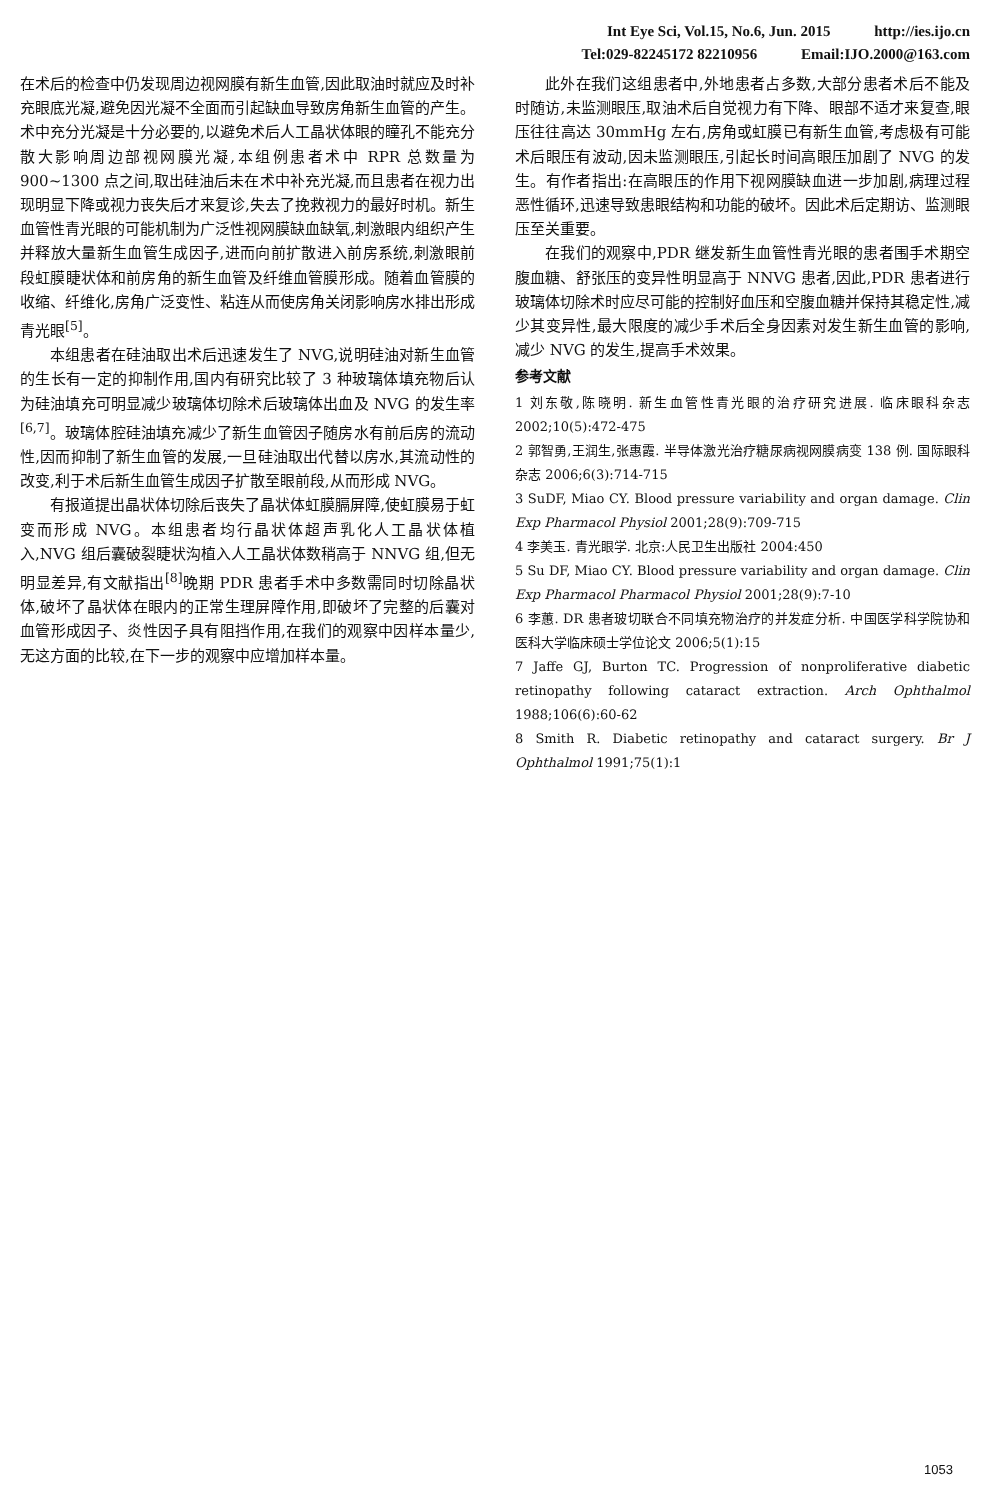Int Eye Sci, Vol.15, No.6, Jun. 2015 http://ies.ijo.cn
Tel:029-82245172 82210956 Email:IJO.2000@163.com
在术后的检查中仍发现周边视网膜有新生血管,因此取油时就应及时补充眼底光凝,避免因光凝不全面而引起缺血导致房角新生血管的产生。术中充分光凝是十分必要的,以避免术后人工晶状体眼的瞳孔不能充分散大影响周边部视网膜光凝,本组例患者术中 RPR 总数量为 900~1300 点之间,取出硅油后未在术中补充光凝,而且患者在视力出现明显下降或视力丧失后才来复诊,失去了挽救视力的最好时机。新生血管性青光眼的可能机制为广泛性视网膜缺血缺氧,刺激眼内组织产生并释放大量新生血管生成因子,进而向前扩散进入前房系统,刺激眼前段虹膜睫状体和前房角的新生血管及纤维血管膜形成。随着血管膜的收缩、纤维化,房角广泛变性、粘连从而使房角关闭影响房水排出形成青光眼<sup>[5]</sup>。
本组患者在硅油取出术后迅速发生了 NVG,说明硅油对新生血管的生长有一定的抑制作用,国内有研究比较了 3 种玻璃体填充物后认为硅油填充可明显减少玻璃体切除术后玻璃体出血及 NVG 的发生率<sup>[6,7]</sup>。玻璃体腔硅油填充减少了新生血管因子随房水有前后房的流动性,因而抑制了新生血管的发展,一旦硅油取出代替以房水,其流动性的改变,利于术后新生血管生成因子扩散至眼前段,从而形成 NVG。
有报道提出晶状体切除后丧失了晶状体虹膜膈屏障,使虹膜易于虹变而形成 NVG。本组患者均行晶状体超声乳化人工晶状体植入,NVG 组后囊破裂睫状沟植入人工晶状体数稍高于 NNVG 组,但无明显差异,有文献指出<sup>[8]</sup>晚期 PDR 患者手术中多数需同时切除晶状体,破坏了晶状体在眼内的正常生理屏障作用,即破坏了完整的后囊对血管形成因子、炎性因子具有阻挡作用,在我们的观察中因样本量少,无这方面的比较,在下一步的观察中应增加样本量。
此外在我们这组患者中,外地患者占多数,大部分患者术后不能及时随访,未监测眼压,取油术后自觉视力有下降、眼部不适才来复查,眼压往往高达 30mmHg 左右,房角或虹膜已有新生血管,考虑极有可能术后眼压有波动,因未监测眼压,引起长时间高眼压加剧了 NVG 的发生。有作者指出:在高眼压的作用下视网膜缺血进一步加剧,病理过程恶性循环,迅速导致患眼结构和功能的破坏。因此术后定期访、监测眼压至关重要。
在我们的观察中,PDR 继发新生血管性青光眼的患者围手术期空腹血糖、舒张压的变异性明显高于 NNVG 患者,因此,PDR 患者进行玻璃体切除术时应尽可能的控制好血压和空腹血糖并保持其稳定性,减少其变异性,最大限度的减少手术后全身因素对发生新生血管的影响,减少 NVG 的发生,提高手术效果。
参考文献
1 刘东敬,陈晓明. 新生血管性青光眼的治疗研究进展. 临床眼科杂志 2002;10(5):472-475
2 郭智勇,王润生,张惠霞. 半导体激光治疗糖尿病视网膜病变 138 例. 国际眼科杂志 2006;6(3):714-715
3 SuDF, Miao CY. Blood pressure variability and organ damage. Clin Exp Pharmacol Physiol 2001;28(9):709-715
4 李美玉. 青光眼学. 北京:人民卫生出版社 2004:450
5 Su DF, Miao CY. Blood pressure variability and organ damage. Clin Exp Pharmacol Pharmacol Physiol 2001;28(9):7-10
6 李蕙. DR 患者玻切联合不同填充物治疗的并发症分析. 中国医学科学院协和医科大学临床硕士学位论文 2006;5(1):15
7 Jaffe GJ, Burton TC. Progression of nonproliferative diabetic retinopathy following cataract extraction. Arch Ophthalmol 1988;106(6):60-62
8 Smith R. Diabetic retinopathy and cataract surgery. Br J Ophthalmol 1991;75(1):1
1053